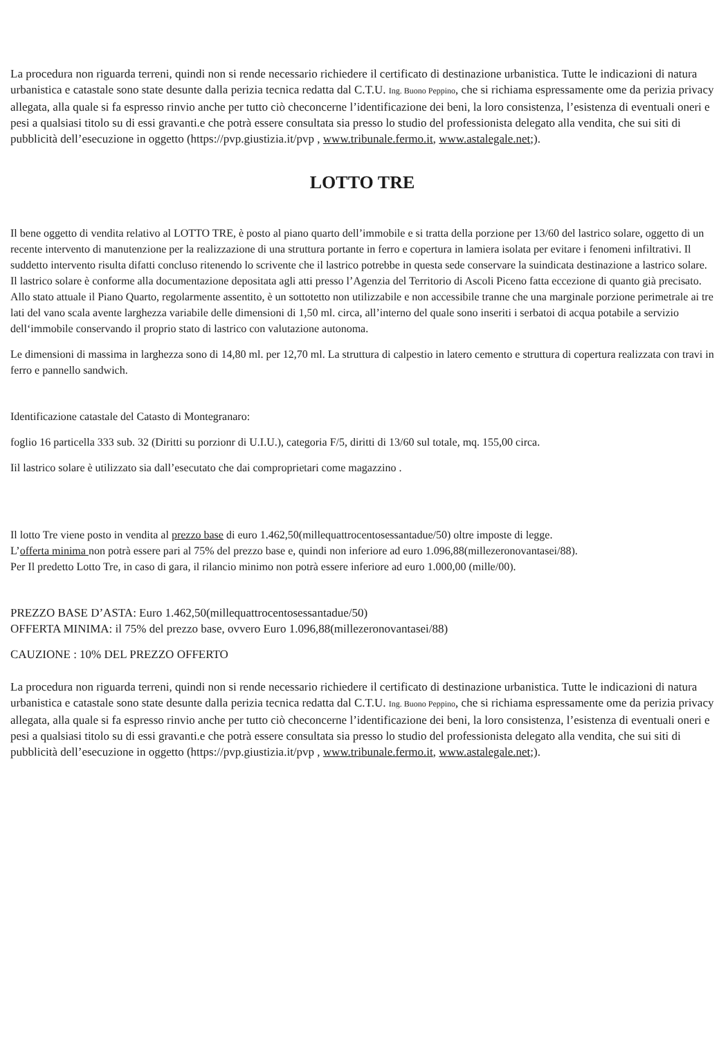La procedura non riguarda terreni, quindi non si rende necessario richiedere il certificato di destinazione urbanistica. Tutte le indicazioni di natura urbanistica e catastale sono state desunte dalla perizia tecnica redatta dal C.T.U. Ing. Buono Peppino, che si richiama espressamente ome da perizia privacy allegata, alla quale si fa espresso rinvio anche per tutto ciò checoncerne l’identificazione dei beni, la loro consistenza, l’esistenza di eventuali oneri e pesi a qualsiasi titolo su di essi gravanti.e che potrà essere consultata sia presso lo studio del professionista delegato alla vendita, che sui siti di pubblicità dell’esecuzione in oggetto (https://pvp.giustizia.it/pvp , www.tribunale.fermo.it, www.astalegale.net;).
LOTTO TRE
Il bene oggetto di vendita relativo al LOTTO TRE, è posto al piano quarto dell’immobile e si tratta della porzione per 13/60 del lastrico solare, oggetto di un recente intervento di manutenzione per la realizzazione di una struttura portante in ferro e copertura in lamiera isolata per evitare i fenomeni infiltrativi. Il suddetto intervento risulta difatti concluso ritenendo lo scrivente che il lastrico potrebbe in questa sede conservare la suindicata destinazione a lastrico solare.
Il lastrico solare è conforme alla documentazione depositata agli atti presso l’Agenzia del Territorio di Ascoli Piceno fatta eccezione di quanto già precisato.
Allo stato attuale il Piano Quarto, regolarmente assentito, è un sottotetto non utilizzabile e non accessibile tranne che una marginale porzione perimetrale ai tre lati del vano scala avente larghezza variabile delle dimensioni di 1,50 ml. circa, all’interno del quale sono inseriti i serbatoi di acqua potabile a servizio dell‘immobile conservando il proprio stato di lastrico con valutazione autonoma.
Le dimensioni di massima in larghezza sono di 14,80 ml. per 12,70 ml. La struttura di calpestio in latero cemento e struttura di copertura realizzata con travi in ferro e pannello sandwich.
Identificazione catastale del Catasto di Montegranaro:
foglio 16 particella 333 sub. 32 (Diritti su porzionr di U.I.U.), categoria F/5, diritti di 13/60 sul totale, mq. 155,00 circa.
Iil lastrico solare è utilizzato sia dall’esecutato che dai comproprietari come magazzino .
Il lotto Tre viene posto in vendita al prezzo base di euro 1.462,50(millequattrocentosessantadue/50) oltre imposte di legge.
L’offerta minima non potrà essere pari al 75% del prezzo base e, quindi non inferiore ad euro 1.096,88(millezeronovantasei/88).
Per Il predetto Lotto Tre, in caso di gara, il rilancio minimo non potrà essere inferiore ad euro 1.000,00 (mille/00).
PREZZO BASE D’ASTA: Euro 1.462,50(millequattrocentosessantadue/50)
OFFERTA MINIMA: il 75% del prezzo base, ovvero Euro 1.096,88(millezeronovantasei/88)
CAUZIONE : 10% DEL PREZZO OFFERTO
La procedura non riguarda terreni, quindi non si rende necessario richiedere il certificato di destinazione urbanistica. Tutte le indicazioni di natura urbanistica e catastale sono state desunte dalla perizia tecnica redatta dal C.T.U. Ing. Buono Peppino, che si richiama espressamente ome da perizia privacy allegata, alla quale si fa espresso rinvio anche per tutto ciò checoncerne l’identificazione dei beni, la loro consistenza, l’esistenza di eventuali oneri e pesi a qualsiasi titolo su di essi gravanti.e che potrà essere consultata sia presso lo studio del professionista delegato alla vendita, che sui siti di pubblicità dell’esecuzione in oggetto (https://pvp.giustizia.it/pvp , www.tribunale.fermo.it, www.astalegale.net;).